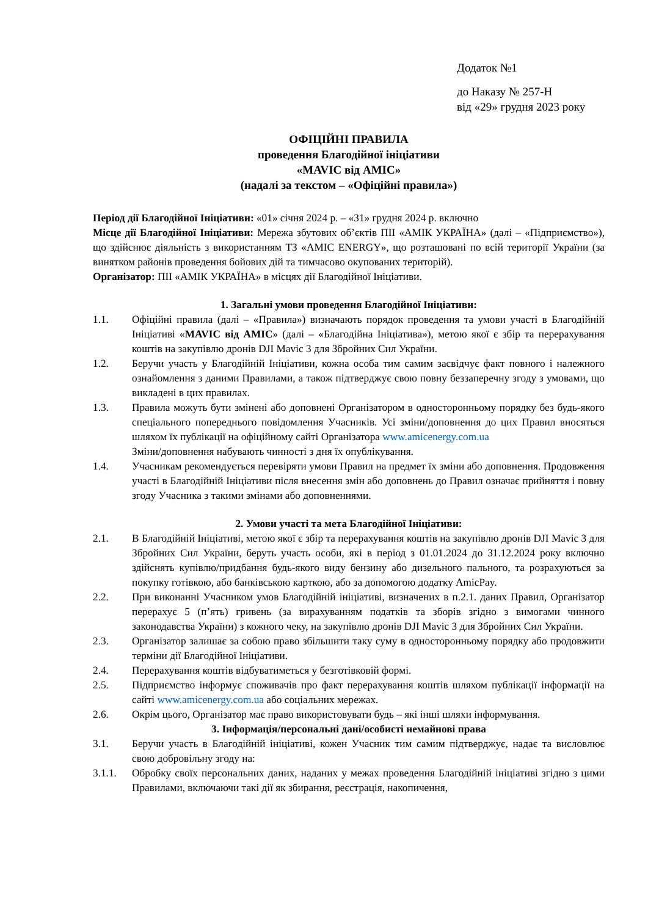Додаток №1
до Наказу № 257-Н
від «29» грудня 2023 року
ОФІЦІЙНІ ПРАВИЛА
проведення Благодійної ініціативи
«MAVIC від AMIC»
(надалі за текстом – «Офіційні правила»)
Період дії Благодійної Ініціативи: «01» січня 2024 р. – «31» грудня 2024 р. включно
Місце дії Благодійної Ініціативи: Мережа збутових об’єктів ПІІ «АМІК УКРАЇНА» (далі – «Підприємство»), що здійснює діяльність з використанням ТЗ «AMIC ENERGY», що розташовані по всій території України (за винятком районів проведення бойових дій та тимчасово окупованих територій).
Організатор: ПІІ «АМІК УКРАЇНА» в місцях дії Благодійної Ініціативи.
1. Загальні умови проведення Благодійної Ініціативи:
1.1. Офіційні правила (далі – «Правила») визначають порядок проведення та умови участі в Благодійній Ініціативі «MAVIC від AMIC» (далі – «Благодійна Ініціатива»), метою якої є збір та перерахування коштів на закупівлю дронів DJI Mavic 3 для Збройних Сил України.
1.2. Беручи участь у Благодійній Ініціативи, кожна особа тим самим засвідчує факт повного і належного ознайомлення з даними Правилами, а також підтверджує свою повну беззаперечну згоду з умовами, що викладені в цих правилах.
1.3. Правила можуть бути змінені або доповнені Організатором в односторонньому порядку без будь-якого спеціального попереднього повідомлення Учасників. Усі зміни/доповнення до цих Правил вносяться шляхом їх публікації на офіційному сайті Організатора www.amicenergy.com.ua
Зміни/доповнення набувають чинності з дня їх опублікування.
1.4. Учасникам рекомендується перевіряти умови Правил на предмет їх зміни або доповнення. Продовження участі в Благодійній Ініціативи після внесення змін або доповнень до Правил означає прийняття і повну згоду Учасника з такими змінами або доповненнями.
2. Умови участі та мета Благодійної Ініціативи:
2.1. В Благодійній Ініціативі, метою якої є збір та перерахування коштів на закупівлю дронів DJI Mavic 3 для Збройних Сил України, беруть участь особи, які в період з 01.01.2024 до 31.12.2024 року включно здійснять купівлю/придбання будь-якого виду бензину або дизельного пального, та розрахуються за покупку готівкою, або банківською карткою, або за допомогою додатку AmicPay.
2.2. При виконанні Учасником умов Благодійній ініціативі, визначених в п.2.1. даних Правил, Організатор перерахує 5 (п’ять) гривень (за вирахуванням податків та зборів згідно з вимогами чинного законодавства України) з кожного чеку, на закупівлю дронів DJI Mavic 3 для Збройних Сил України.
2.3. Організатор залишає за собою право збільшити таку суму в односторонньому порядку або продовжити терміни дії Благодійної Ініціативи.
2.4. Перерахування коштів відбуватиметься у безготівковій формі.
2.5. Підприємство інформує споживачів про факт перерахування коштів шляхом публікації інформації на сайті www.amicenergy.com.ua або соціальних мережах.
2.6. Окрім цього, Організатор має право використовувати будь – які інші шляхи інформування.
3. Інформація/персональні дані/особисті немайнові права
3.1. Беручи участь в Благодійній ініціативі, кожен Учасник тим самим підтверджує, надає та висловлює свою добровільну згоду на:
3.1.1. Обробку своїх персональних даних, наданих у межах проведення Благодійній ініціативі згідно з цими Правилами, включаючи такі дії як збирання, реєстрація, накопичення,